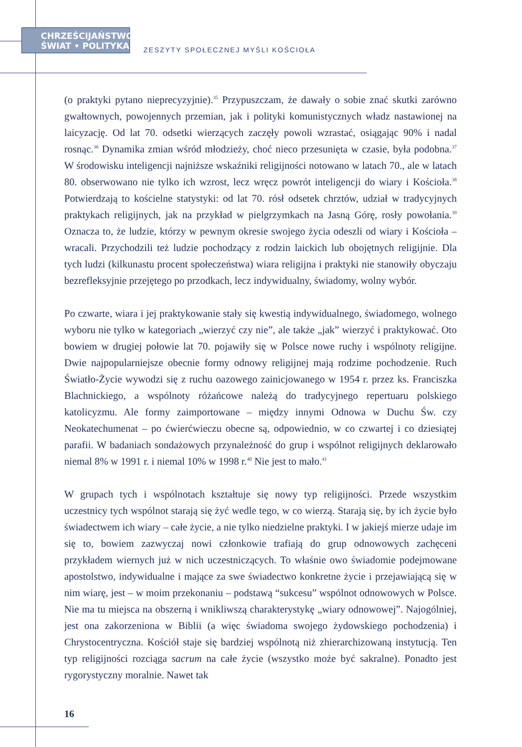CHRZEŚCIJAŃSTWO
ŚWIAT • POLITYKA
ZESZYTY SPOŁECZNEJ MYŚLI KOŚCIOŁA
(o praktyki pytano nieprecyzyjnie).<sup>35</sup> Przypuszczam, że dawały o sobie znać skutki zarówno gwałtownych, powojennych przemian, jak i polityki komunistycznych władz nastawionej na laicyzację. Od lat 70. odsetki wierzących zaczęły powoli wzrastać, osiągając 90% i nadal rosnąc.<sup>36</sup> Dynamika zmian wśród młodzieży, choć nieco przesunięta w czasie, była podobna.<sup>37</sup> W środowisku inteligencji najniższe wskaźniki religijności notowano w latach 70., ale w latach 80. obserwowano nie tylko ich wzrost, lecz wręcz powrót inteligencji do wiary i Kościoła.<sup>38</sup> Potwierdzają to kościelne statystyki: od lat 70. rósł odsetek chrztów, udział w tradycyjnych praktykach religijnych, jak na przykład w pielgrzymkach na Jasną Górę, rosły powołania.<sup>39</sup> Oznacza to, że ludzie, którzy w pewnym okresie swojego życia odeszli od wiary i Kościoła – wracali. Przychodzili też ludzie pochodzący z rodzin laickich lub obojętnych religijnie. Dla tych ludzi (kilkunastu procent społeczeństwa) wiara religijna i praktyki nie stanowiły obyczaju bezrefleksyjnie przejętego po przodkach, lecz indywidualny, świadomy, wolny wybór.
Po czwarte, wiara i jej praktykowanie stały się kwestią indywidualnego, świadomego, wolnego wyboru nie tylko w kategoriach „wierzyć czy nie”, ale także „jak” wierzyć i praktykować. Oto bowiem w drugiej połowie lat 70. pojawiły się w Polsce nowe ruchy i wspólnoty religijne. Dwie najpopularniejsze obecnie formy odnowy religijnej mają rodzime pochodzenie. Ruch Światło-Życie wywodzi się z ruchu oazowego zainicjowanego w 1954 r. przez ks. Franciszka Blachnickiego, a wspólnoty różańcowe należą do tradycyjnego repertuaru polskiego katolicyzmu. Ale formy zaimportowane – między innymi Odnowa w Duchu Św. czy Neokatechumenat – po ćwierćwieczu obecne są, odpowiednio, w co czwartej i co dziesiątej parafii. W badaniach sondażowych przynależność do grup i wspólnot religijnych deklarowało niemal 8% w 1991 r. i niemal 10% w 1998 r.<sup>40</sup> Nie jest to mało.<sup>41</sup>
W grupach tych i wspólnotach kształtuje się nowy typ religijności. Przede wszystkim uczestnicy tych wspólnot starają się żyć wedle tego, w co wierzą. Starają się, by ich życie było świadectwem ich wiary – całe życie, a nie tylko niedzielne praktyki. I w jakiejś mierze udaje im się to, bowiem zazwyczaj nowi członkowie trafiają do grup odnowowych zachęceni przykładem wiernych już w nich uczestniczących. To właśnie owo świadomie podejmowane apostolstwo, indywidualne i mające za swe świadectwo konkretne życie i przejawiającą się w nim wiarę, jest – w moim przekonaniu – podstawą “sukcesu” wspólnot odnowowych w Polsce. Nie ma tu miejsca na obszerną i wnikliwszą charakterystykę „wiary odnowowej”. Najogólniej, jest ona zakorzeniona w Biblii (a więc świadoma swojego żydowskiego pochodzenia) i Chrystocentryczna. Kościół staje się bardziej wspólnotą niż zhierarchizowaną instytucją. Ten typ religijności rozciąga sacrum na całe życie (wszystko może być sakralne). Ponadto jest rygorystyczny moralnie. Nawet tak
16